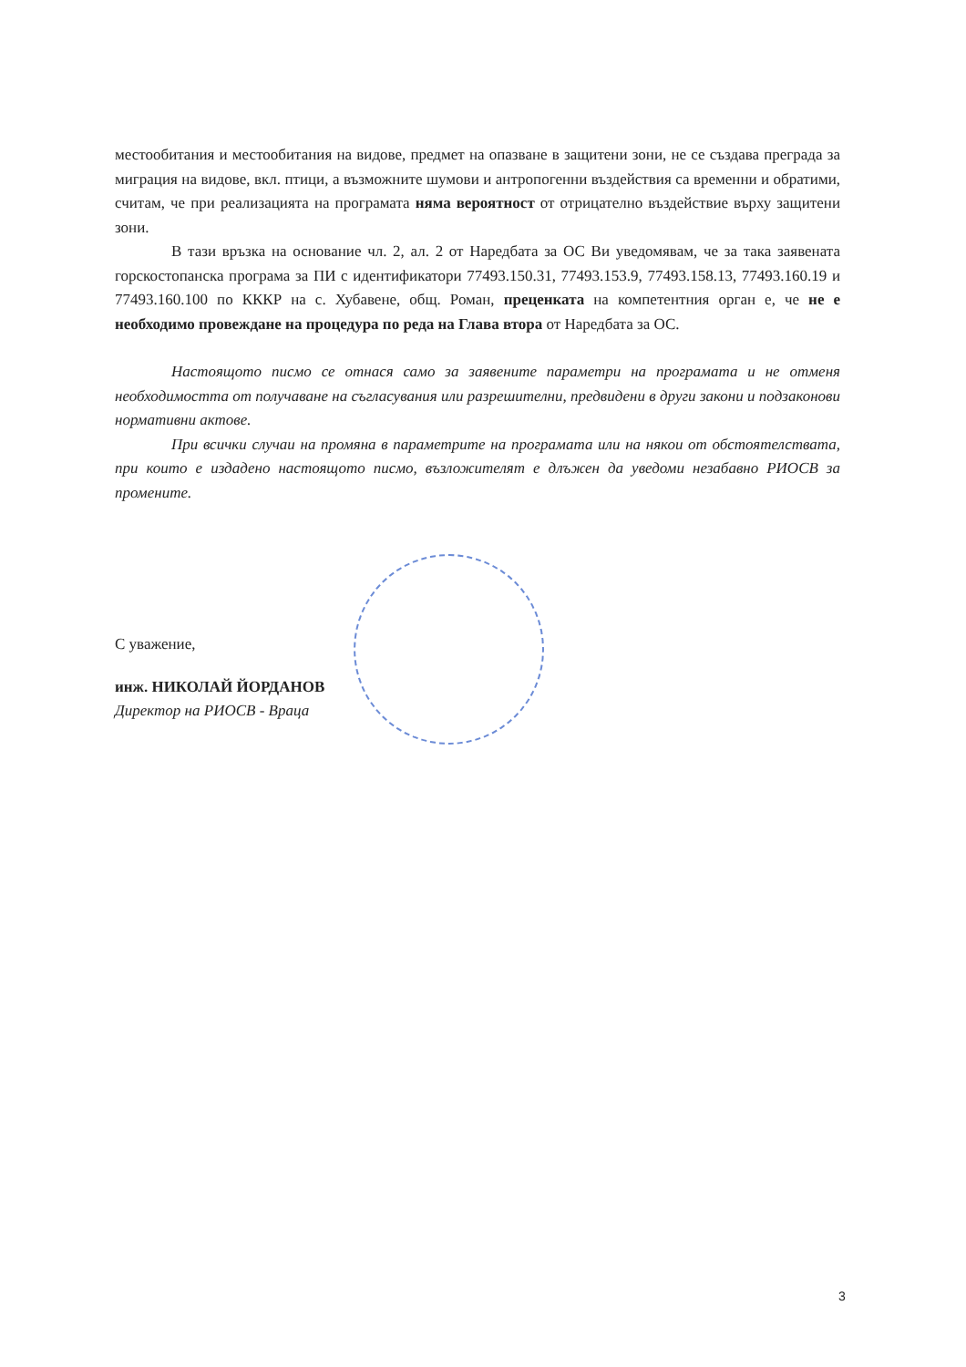местообитания и местообитания на видове, предмет на опазване в защитени зони, не се създава преграда за миграция на видове, вкл. птици, а възможните шумови и антропогенни въздействия са временни и обратими, считам, че при реализацията на програмата няма вероятност от отрицателно въздействие върху защитени зони.
В тази връзка на основание чл. 2, ал. 2 от Наредбата за ОС Ви уведомявам, че за така заявената горскостопанска програма за ПИ с идентификатори 77493.150.31, 77493.153.9, 77493.158.13, 77493.160.19 и 77493.160.100 по КККР на с. Хубавене, общ. Роман, преценката на компетентния орган е, че не е необходимо провеждане на процедура по реда на Глава втора от Наредбата за ОС.
Настоящото писмо се отнася само за заявените параметри на програмата и не отменя необходимостта от получаване на съгласувания или разрешителни, предвидени в други закони и подзаконови нормативни актове.
При всички случаи на промяна в параметрите на програмата или на някои от обстоятелствата, при които е издадено настоящото писмо, възложителят е длъжен да уведоми незабавно РИОСВ за промените.
С уважение,
инж. НИКОЛАЙ ЙОРДАНОВ
Директор на РИОСВ - Враца
3